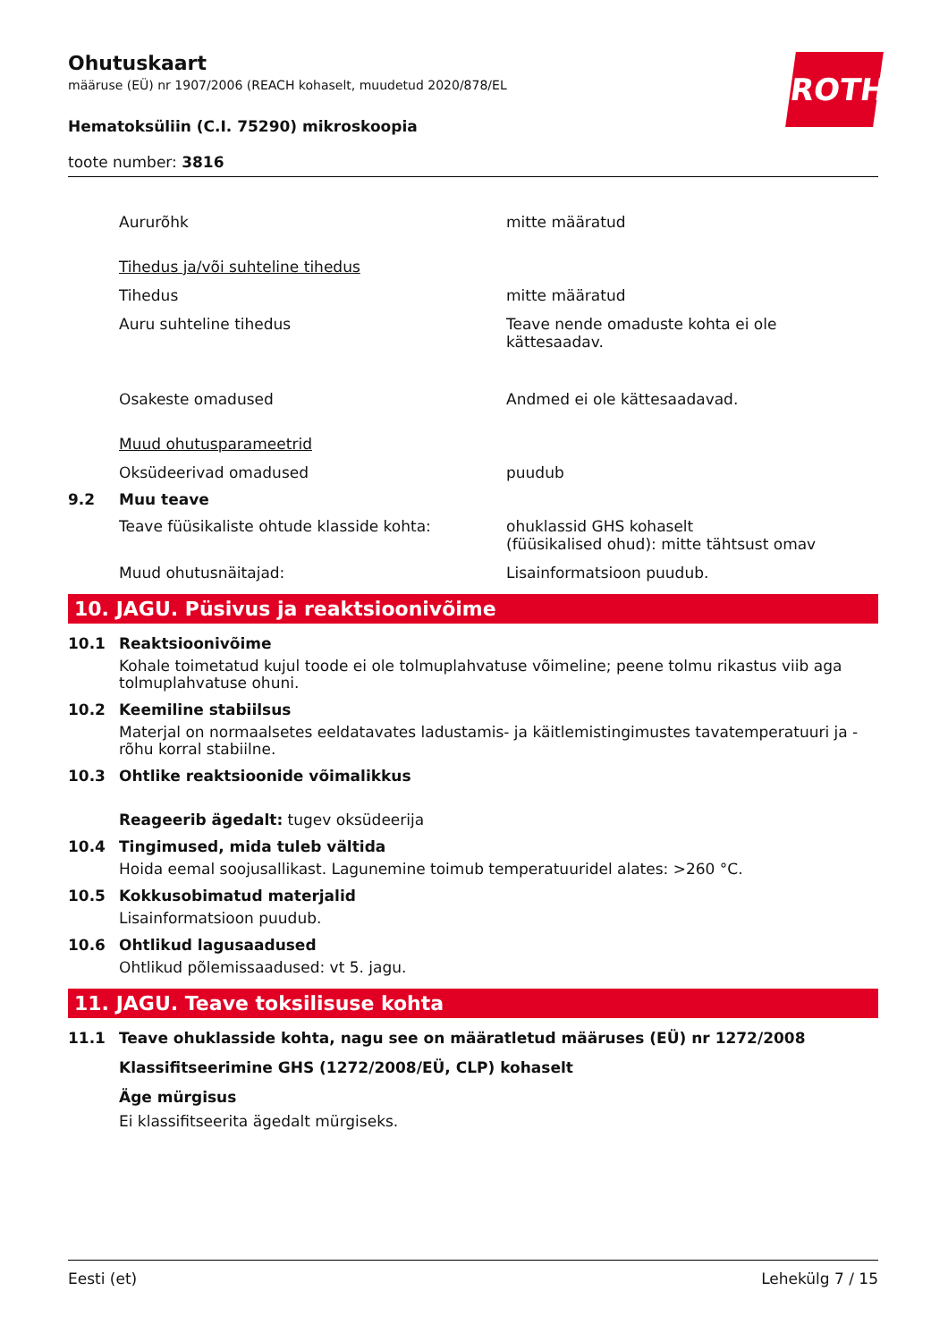Ohutuskaart
määruse (EÜ) nr 1907/2006 (REACH kohaselt, muudetud 2020/878/EL
Hematoksüliin (C.I. 75290) mikroskoopia
toote number: 3816
ROTH
Aururõhk mitte määratud
Tihedus ja/või suhteline tihedus
Tihedus mitte määratud
Auru suhteline tihedus Teave nende omaduste kohta ei ole kättesaadav.
Osakeste omadused Andmed ei ole kättesaadavad.
Muud ohutusparameetrid
Oksüdeerivad omadused puudub
9.2 Muu teave
Teave füüsikaliste ohtude klasside kohta: ohuklassid GHS kohaselt
(füüsikalised ohud): mitte tähtsust omav
Muud ohutusnäitajad: Lisainformatsioon puudub.
10. JAGU. Püsivus ja reaktsioonivõime
10.1 Reaktsioonivõime
Kohale toimetatud kujul toode ei ole tolmuplahvatuse võimeline; peene tolmu rikastus viib aga tolmuplahvatuse ohuni.
10.2 Keemiline stabiilsus
Materjal on normaalsetes eeldatavates ladustamis- ja käitlemistingimustes tavatemperatuuri ja -rõhu korral stabiilne.
10.3 Ohtlike reaktsioonide võimalikkus
Reageerib ägedalt: tugev oksüdeerija
10.4 Tingimused, mida tuleb vältida
Hoida eemal soojusallikast. Lagunemine toimub temperatuuridel alates: >260 °C.
10.5 Kokkusobimatud materjalid
Lisainformatsioon puudub.
10.6 Ohtlikud lagusaadused
Ohtlikud põlemissaadused: vt 5. jagu.
11. JAGU. Teave toksilisuse kohta
11.1 Teave ohuklasside kohta, nagu see on määratletud määruses (EÜ) nr 1272/2008
Klassifitseerimine GHS (1272/2008/EÜ, CLP) kohaselt
Äge mürgisus
Ei klassifitseerita ägedalt mürgiseks.
Eesti (et) Lehekülg 7 / 15